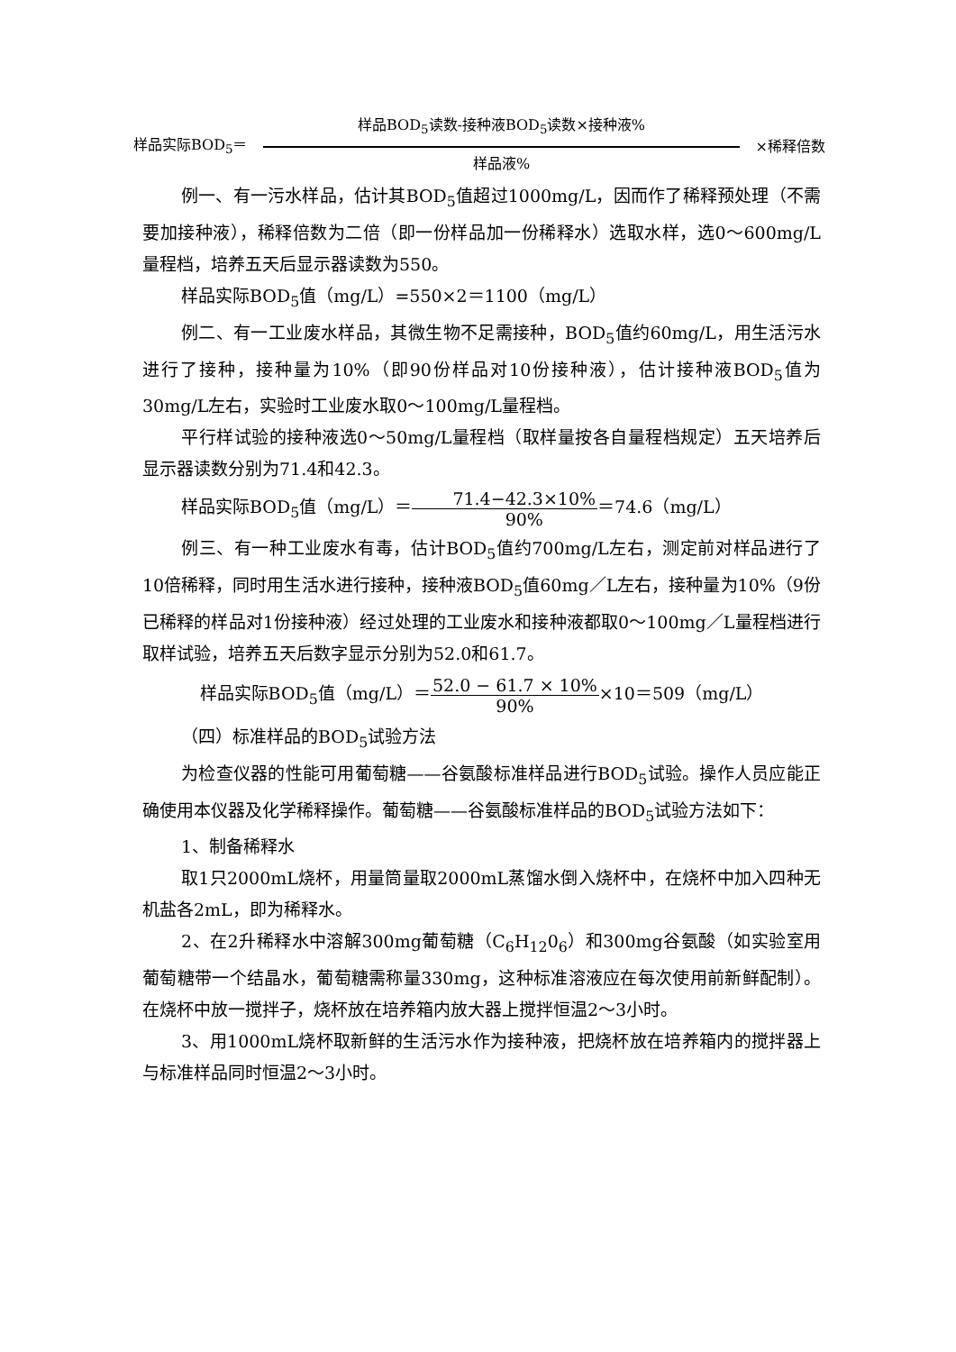样品实际BOD<sub>5</sub>＝ 样品BOD<sub>5</sub>读数-接种液BOD<sub>5</sub>读数×接种液%
样品液% ×稀释倍数
例一、有一污水样品，估计其BOD<sub>5</sub>值超过1000mg/L，因而作了稀释预处理（不需要加接种液），稀释倍数为二倍（即一份样品加一份稀释水）选取水样，选0～600mg/L量程档，培养五天后显示器读数为550。
样品实际BOD<sub>5</sub>值（mg/L）=550×2＝1100（mg/L）
例二、有一工业废水样品，其微生物不足需接种，BOD<sub>5</sub>值约60mg/L，用生活污水进行了接种，接种量为10%（即90份样品对10份接种液），估计接种液BOD<sub>5</sub>值为30mg/L左右，实验时工业废水取0～100mg/L量程档。
平行样试验的接种液选0～50mg/L量程档（取样量按各自量程档规定）五天培养后显示器读数分别为71.4和42.3。
样品实际BOD<sub>5</sub>值（mg/L）＝71.4−42.3×10% 90%＝74.6（mg/L）
例三、有一种工业废水有毒，估计BOD<sub>5</sub>值约700mg/L左右，测定前对样品进行了10倍稀释，同时用生活水进行接种，接种液BOD<sub>5</sub>值60mg／L左右，接种量为10%（9份已稀释的样品对1份接种液）经过处理的工业废水和接种液都取0～100mg／L量程档进行取样试验，培养五天后数字显示分别为52.0和61.7。
样品实际BOD<sub>5</sub>值（mg/L）＝52.0 − 61.7 × 10% 90%×10＝509（mg/L）
（四）标准样品的BOD<sub>5</sub>试验方法
为检查仪器的性能可用葡萄糖——谷氨酸标准样品进行BOD<sub>5</sub>试验。操作人员应能正确使用本仪器及化学稀释操作。葡萄糖——谷氨酸标准样品的BOD<sub>5</sub>试验方法如下：
1、制备稀释水
取1只2000mL烧杯，用量筒量取2000mL蒸馏水倒入烧杯中，在烧杯中加入四种无机盐各2mL，即为稀释水。
2、在2升稀释水中溶解300mg葡萄糖（C<sub>6</sub>H<sub>12</sub>0<sub>6</sub>）和300mg谷氨酸（如实验室用葡萄糖带一个结晶水，葡萄糖需称量330mg，这种标准溶液应在每次使用前新鲜配制）。在烧杯中放一搅拌子，烧杯放在培养箱内放大器上搅拌恒温2～3小时。
3、用1000mL烧杯取新鲜的生活污水作为接种液，把烧杯放在培养箱内的搅拌器上与标准样品同时恒温2～3小时。